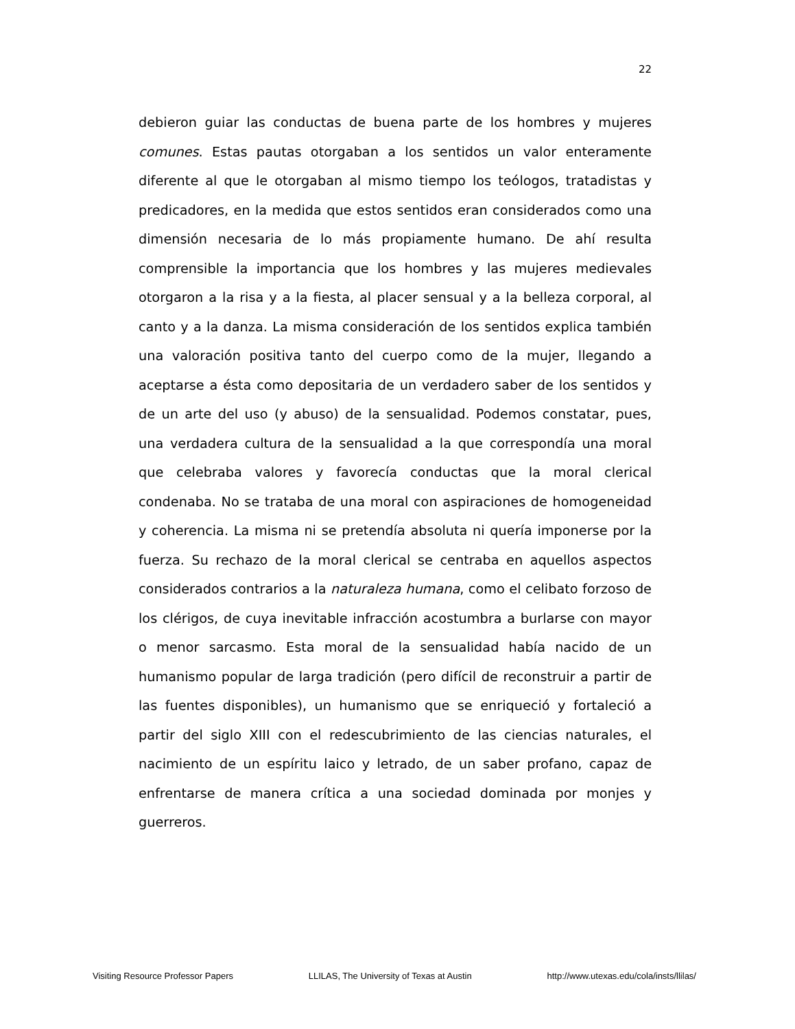22
debieron guiar las conductas de buena parte de los hombres y mujeres comunes. Estas pautas otorgaban a los sentidos un valor enteramente diferente al que le otorgaban al mismo tiempo los teólogos, tratadistas y predicadores, en la medida que estos sentidos eran considerados como una dimensión necesaria de lo más propiamente humano. De ahí resulta comprensible la importancia que los hombres y las mujeres medievales otorgaron a la risa y a la fiesta, al placer sensual y a la belleza corporal, al canto y a la danza. La misma consideración de los sentidos explica también una valoración positiva tanto del cuerpo como de la mujer, llegando a aceptarse a ésta como depositaria de un verdadero saber de los sentidos y de un arte del uso (y abuso) de la sensualidad. Podemos constatar, pues, una verdadera cultura de la sensualidad a la que correspondía una moral que celebraba valores y favorecía conductas que la moral clerical condenaba. No se trataba de una moral con aspiraciones de homogeneidad y coherencia. La misma ni se pretendía absoluta ni quería imponerse por la fuerza. Su rechazo de la moral clerical se centraba en aquellos aspectos considerados contrarios a la naturaleza humana, como el celibato forzoso de los clérigos, de cuya inevitable infracción acostumbra a burlarse con mayor o menor sarcasmo. Esta moral de la sensualidad había nacido de un humanismo popular de larga tradición (pero difícil de reconstruir a partir de las fuentes disponibles), un humanismo que se enriqueció y fortaleció a partir del siglo XIII con el redescubrimiento de las ciencias naturales, el nacimiento de un espíritu laico y letrado, de un saber profano, capaz de enfrentarse de manera crítica a una sociedad dominada por monjes y guerreros.
Visiting Resource Professor Papers LLILAS, The University of Texas at Austin http://www.utexas.edu/cola/insts/llilas/